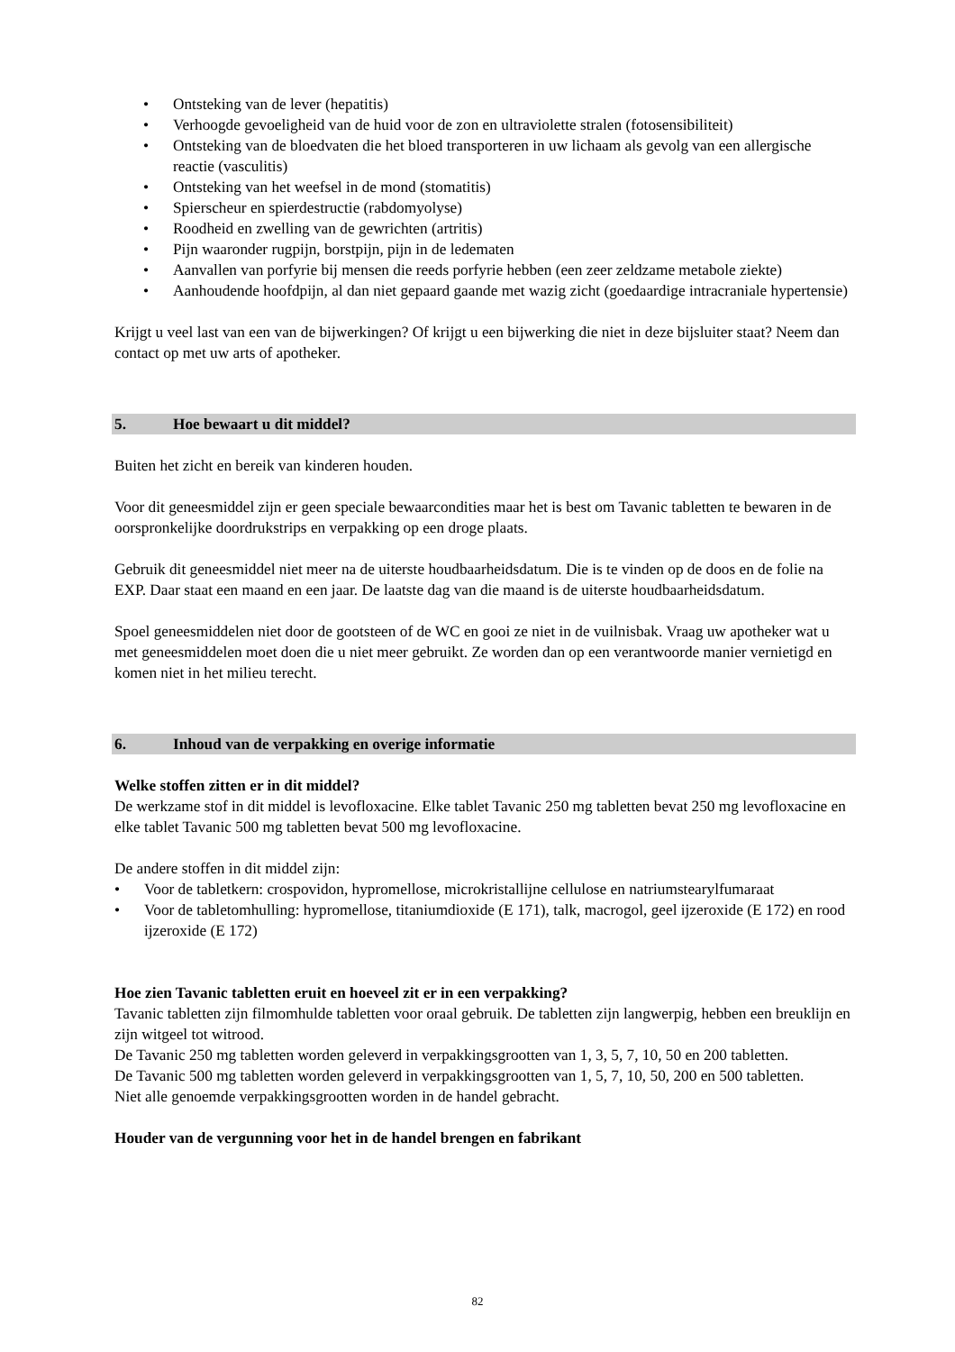• Ontsteking van de lever (hepatitis)
• Verhoogde gevoeligheid van de huid voor de zon en ultraviolette stralen (fotosensibiliteit)
• Ontsteking van de bloedvaten die het bloed transporteren in uw lichaam als gevolg van een allergische reactie (vasculitis)
• Ontsteking van het weefsel in de mond (stomatitis)
• Spierscheur en spierdestructie (rabdomyolyse)
• Roodheid en zwelling van de gewrichten (artritis)
• Pijn waaronder rugpijn, borstpijn, pijn in de ledematen
• Aanvallen van porfyrie bij mensen die reeds porfyrie hebben (een zeer zeldzame metabole ziekte)
• Aanhoudende hoofdpijn, al dan niet gepaard gaande met wazig zicht (goedaardige intracraniale hypertensie)
Krijgt u veel last van een van de bijwerkingen? Of krijgt u een bijwerking die niet in deze bijsluiter staat? Neem dan contact op met uw arts of apotheker.
5. Hoe bewaart u dit middel?
Buiten het zicht en bereik van kinderen houden.
Voor dit geneesmiddel zijn er geen speciale bewaarcondities maar het is best om Tavanic tabletten te bewaren in de oorspronkelijke doordrukstrips en verpakking op een droge plaats.
Gebruik dit geneesmiddel niet meer na de uiterste houdbaarheidsdatum. Die is te vinden op de doos en de folie na EXP. Daar staat een maand en een jaar. De laatste dag van die maand is de uiterste houdbaarheidsdatum.
Spoel geneesmiddelen niet door de gootsteen of de WC en gooi ze niet in de vuilnisbak. Vraag uw apotheker wat u met geneesmiddelen moet doen die u niet meer gebruikt. Ze worden dan op een verantwoorde manier vernietigd en komen niet in het milieu terecht.
6. Inhoud van de verpakking en overige informatie
Welke stoffen zitten er in dit middel?
De werkzame stof in dit middel is levofloxacine. Elke tablet Tavanic 250 mg tabletten bevat 250 mg levofloxacine en elke tablet Tavanic 500 mg tabletten bevat 500 mg levofloxacine.
De andere stoffen in dit middel zijn:
• Voor de tabletkern: crospovidon, hypromellose, microkristallijne cellulose en natriumstearylfumaraat
• Voor de tabletomhulling: hypromellose, titaniumdioxide (E 171), talk, macrogol, geel ijzeroxide (E 172) en rood ijzeroxide (E 172)
Hoe zien Tavanic tabletten eruit en hoeveel zit er in een verpakking?
Tavanic tabletten zijn filmomhulde tabletten voor oraal gebruik. De tabletten zijn langwerpig, hebben een breuklijn en zijn witgeel tot witrood.
De Tavanic 250 mg tabletten worden geleverd in verpakkingsgrootten van 1, 3, 5, 7, 10, 50 en 200 tabletten.
De Tavanic 500 mg tabletten worden geleverd in verpakkingsgrootten van 1, 5, 7, 10, 50, 200 en 500 tabletten.
Niet alle genoemde verpakkingsgrootten worden in de handel gebracht.
Houder van de vergunning voor het in de handel brengen en fabrikant
82